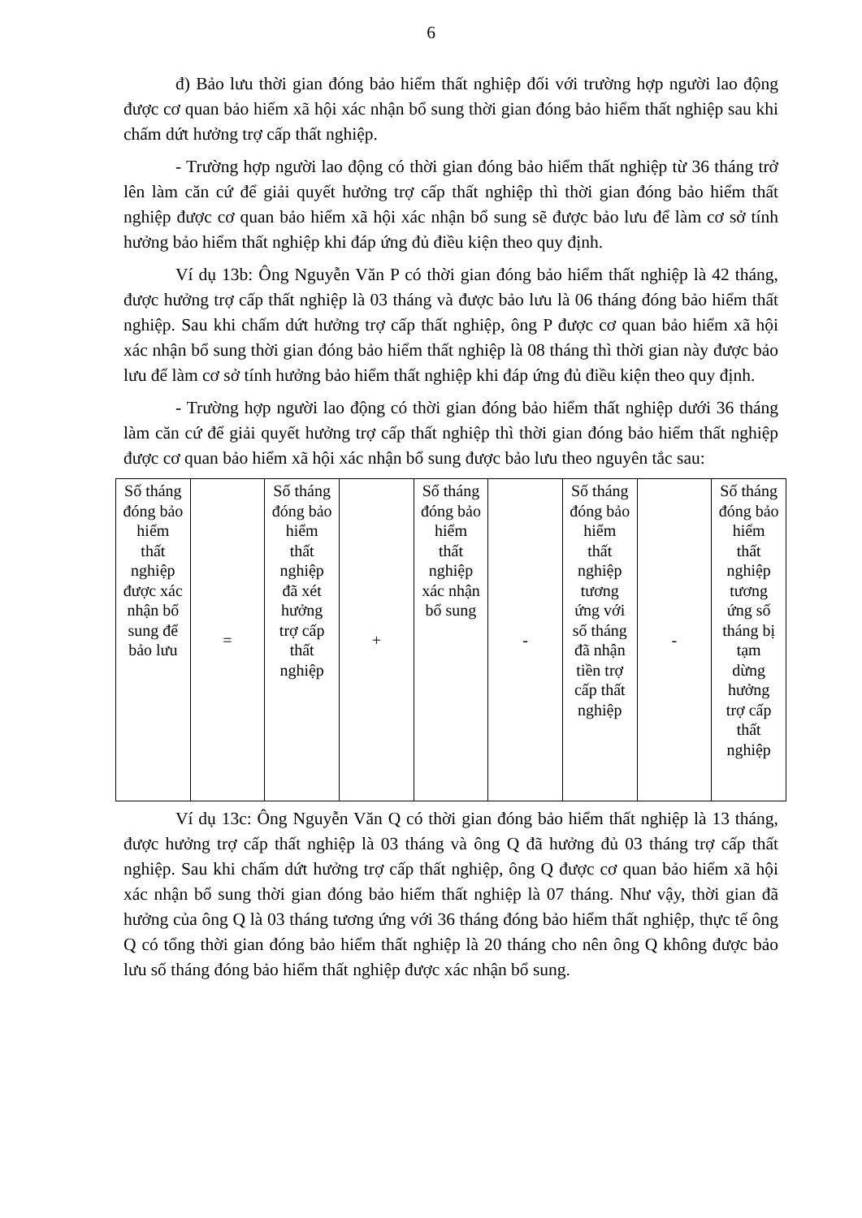6
đ) Bảo lưu thời gian đóng bảo hiểm thất nghiệp đối với trường hợp người lao động được cơ quan bảo hiểm xã hội xác nhận bổ sung thời gian đóng bảo hiểm thất nghiệp sau khi chấm dứt hưởng trợ cấp thất nghiệp.
- Trường hợp người lao động có thời gian đóng bảo hiểm thất nghiệp từ 36 tháng trở lên làm căn cứ để giải quyết hưởng trợ cấp thất nghiệp thì thời gian đóng bảo hiểm thất nghiệp được cơ quan bảo hiểm xã hội xác nhận bổ sung sẽ được bảo lưu để làm cơ sở tính hưởng bảo hiểm thất nghiệp khi đáp ứng đủ điều kiện theo quy định.
Ví dụ 13b: Ông Nguyễn Văn P có thời gian đóng bảo hiểm thất nghiệp là 42 tháng, được hưởng trợ cấp thất nghiệp là 03 tháng và được bảo lưu là 06 tháng đóng bảo hiểm thất nghiệp. Sau khi chấm dứt hưởng trợ cấp thất nghiệp, ông P được cơ quan bảo hiểm xã hội xác nhận bổ sung thời gian đóng bảo hiểm thất nghiệp là 08 tháng thì thời gian này được bảo lưu để làm cơ sở tính hưởng bảo hiểm thất nghiệp khi đáp ứng đủ điều kiện theo quy định.
- Trường hợp người lao động có thời gian đóng bảo hiểm thất nghiệp dưới 36 tháng làm căn cứ để giải quyết hưởng trợ cấp thất nghiệp thì thời gian đóng bảo hiểm thất nghiệp được cơ quan bảo hiểm xã hội xác nhận bổ sung được bảo lưu theo nguyên tắc sau:
| Số tháng đóng bảo hiểm thất nghiệp được xác nhận bổ sung để bảo lưu | = | Số tháng đóng bảo hiểm thất nghiệp đã xét hưởng trợ cấp thất nghiệp | + | Số tháng đóng bảo hiểm thất nghiệp xác nhận bổ sung | - | Số tháng đóng bảo hiểm thất nghiệp tương ứng với số tháng đã nhận tiền trợ cấp thất nghiệp | - | Số tháng đóng bảo hiểm thất nghiệp tương ứng số tháng bị tạm dừng hưởng trợ cấp thất nghiệp |
Ví dụ 13c: Ông Nguyễn Văn Q có thời gian đóng bảo hiểm thất nghiệp là 13 tháng, được hưởng trợ cấp thất nghiệp là 03 tháng và ông Q đã hưởng đủ 03 tháng trợ cấp thất nghiệp. Sau khi chấm dứt hưởng trợ cấp thất nghiệp, ông Q được cơ quan bảo hiểm xã hội xác nhận bổ sung thời gian đóng bảo hiểm thất nghiệp là 07 tháng. Như vậy, thời gian đã hưởng của ông Q là 03 tháng tương ứng với 36 tháng đóng bảo hiểm thất nghiệp, thực tế ông Q có tổng thời gian đóng bảo hiểm thất nghiệp là 20 tháng cho nên ông Q không được bảo lưu số tháng đóng bảo hiểm thất nghiệp được xác nhận bổ sung.